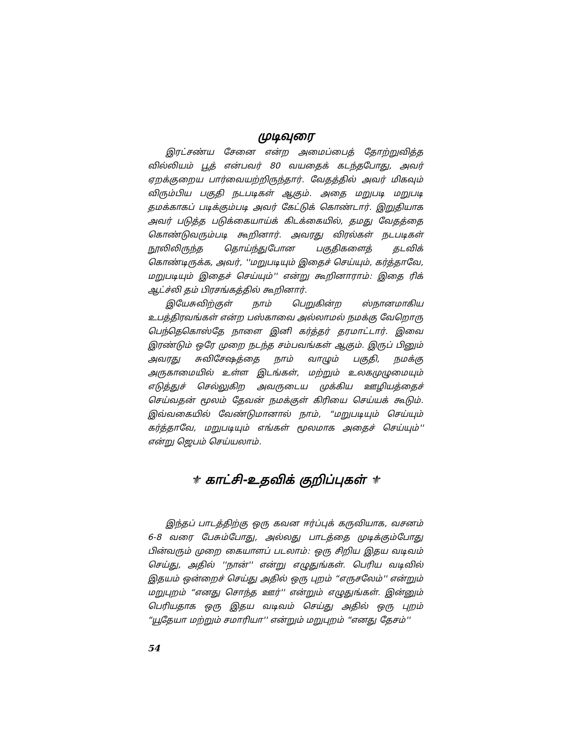முடிவுரை
இரட்சண்ய சேனை என்ற அமைப்பைத் தோற்றுவித்த வில்லியம் பூத் என்பவர் 80 வயதைக் கடந்தபோது, அவர் ஏறக்குறைய பார்வையற்றிருந்தார். வேதத்தில் அவர் மிகவும் விரும்பிய பகுதி நடபடிகள் ஆகும். அதை மறுபடி மறுபடி தமக்காகப் படிக்கும்படி அவர் கேட்டுக் கொண்டார். இறுதியாக அவர் படுத்த படுக்கையாய்க் கிடக்கையில், தமது வேதத்தை கொண்டுவரும்படி கூறினார். அவரது விரல்கள் நடபடிகள் நூலிலிருந்த தொய்ந்துபோன பகுதிகளைத் தடவிக் கொண்டிருக்க, அவர், ''மறுபடியும் இதைச் செய்யும், கர்த்தாவே, மறுபடியும் இதைச் செய்யும்'' என்று கூறினாராம்: இதை ரிக் ஆட்ச்லி தம் பிரசங்கத்தில் கூறினார்.
இயேசுவிற்குள் நாம் பெறுகின்ற ஸ்நானமாகிய உபத்திரவங்கள் என்ற பஸ்காவை அல்லாமல் நமக்கு வேறொரு பெந்தெகொஸ்தே நாளை இனி கர்த்தர் தரமாட்டார். இவை இரண்டும் ஒரே முறை நடந்த சம்பவங்கள் ஆகும். இருப் பினும் அவரது சுவிசேஷத்தை நாம் வாழும் பகுதி, நமக்கு அருகாமையில் உள்ள இடங்கள், மற்றும் உலகமுழுமையும் எடுத்துச் செல்லுகிற அவருடைய முக்கிய ஊழியத்தைச் செய்வதன் மூலம் தேவன் நமக்குள் கிரியை செய்யக் கூடும். இவ்வகையில் வேண்டுமானால் நாம், “மறுபடியும் செய்யும் கர்த்தாவே, மறுபடியும் எங்கள் மூலமாக அதைச் செய்யும்'' என்று ஜெபம் செய்யலாம்.
⚜ காட்சி-உதவிக் குறிப்புகள் ⚜
இந்தப் பாடத்திற்கு ஒரு கவன ஈர்ப்புக் கருவியாக, வசனம் 6-8 வரை பேசும்போது, அல்லது பாடத்தை முடிக்கும்போது பின்வரும் முறை கையாளப் படலாம்: ஒரு சிறிய இதய வடிவம் செய்து, அதில் ''நான்'' என்று எழுதுங்கள். பெரிய வடிவில் இதயம் ஒன்றைச் செய்து அதில் ஒரு புறம் “எருசலேம்'' என்றும் மறுபுறம் “எனது சொந்த ஊர்'' என்றும் எழுதுங்கள். இன்னும் பெரியதாக ஒரு இதய வடிவம் செய்து அதில் ஒரு புறம் “யூதேயா மற்றும் சமாரியா'' என்றும் மறுபுறம் “எனது தேசம்''
54